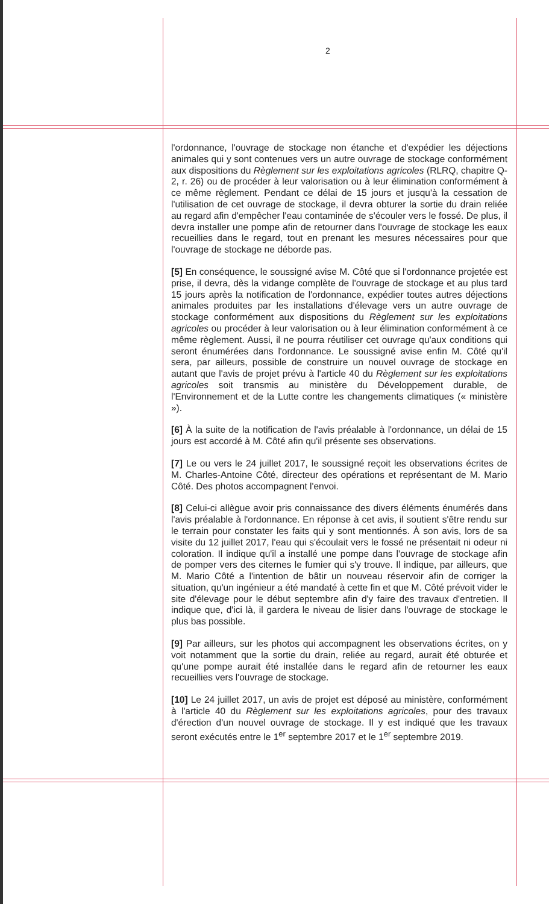2
l'ordonnance, l'ouvrage de stockage non étanche et d'expédier les déjections animales qui y sont contenues vers un autre ouvrage de stockage conformément aux dispositions du Règlement sur les exploitations agricoles (RLRQ, chapitre Q-2, r. 26) ou de procéder à leur valorisation ou à leur élimination conformément à ce même règlement. Pendant ce délai de 15 jours et jusqu'à la cessation de l'utilisation de cet ouvrage de stockage, il devra obturer la sortie du drain reliée au regard afin d'empêcher l'eau contaminée de s'écouler vers le fossé. De plus, il devra installer une pompe afin de retourner dans l'ouvrage de stockage les eaux recueillies dans le regard, tout en prenant les mesures nécessaires pour que l'ouvrage de stockage ne déborde pas.
[5] En conséquence, le soussigné avise M. Côté que si l'ordonnance projetée est prise, il devra, dès la vidange complète de l'ouvrage de stockage et au plus tard 15 jours après la notification de l'ordonnance, expédier toutes autres déjections animales produites par les installations d'élevage vers un autre ouvrage de stockage conformément aux dispositions du Règlement sur les exploitations agricoles ou procéder à leur valorisation ou à leur élimination conformément à ce même règlement. Aussi, il ne pourra réutiliser cet ouvrage qu'aux conditions qui seront énumérées dans l'ordonnance. Le soussigné avise enfin M. Côté qu'il sera, par ailleurs, possible de construire un nouvel ouvrage de stockage en autant que l'avis de projet prévu à l'article 40 du Règlement sur les exploitations agricoles soit transmis au ministère du Développement durable, de l'Environnement et de la Lutte contre les changements climatiques (« ministère »).
[6] À la suite de la notification de l'avis préalable à l'ordonnance, un délai de 15 jours est accordé à M. Côté afin qu'il présente ses observations.
[7] Le ou vers le 24 juillet 2017, le soussigné reçoit les observations écrites de M. Charles-Antoine Côté, directeur des opérations et représentant de M. Mario Côté. Des photos accompagnent l'envoi.
[8] Celui-ci allègue avoir pris connaissance des divers éléments énumérés dans l'avis préalable à l'ordonnance. En réponse à cet avis, il soutient s'être rendu sur le terrain pour constater les faits qui y sont mentionnés. À son avis, lors de sa visite du 12 juillet 2017, l'eau qui s'écoulait vers le fossé ne présentait ni odeur ni coloration. Il indique qu'il a installé une pompe dans l'ouvrage de stockage afin de pomper vers des citernes le fumier qui s'y trouve. Il indique, par ailleurs, que M. Mario Côté a l'intention de bâtir un nouveau réservoir afin de corriger la situation, qu'un ingénieur a été mandaté à cette fin et que M. Côté prévoit vider le site d'élevage pour le début septembre afin d'y faire des travaux d'entretien. Il indique que, d'ici là, il gardera le niveau de lisier dans l'ouvrage de stockage le plus bas possible.
[9] Par ailleurs, sur les photos qui accompagnent les observations écrites, on y voit notamment que la sortie du drain, reliée au regard, aurait été obturée et qu'une pompe aurait été installée dans le regard afin de retourner les eaux recueillies vers l'ouvrage de stockage.
[10] Le 24 juillet 2017, un avis de projet est déposé au ministère, conformément à l'article 40 du Règlement sur les exploitations agricoles, pour des travaux d'érection d'un nouvel ouvrage de stockage. Il y est indiqué que les travaux seront exécutés entre le 1<sup>er</sup> septembre 2017 et le 1<sup>er</sup> septembre 2019.